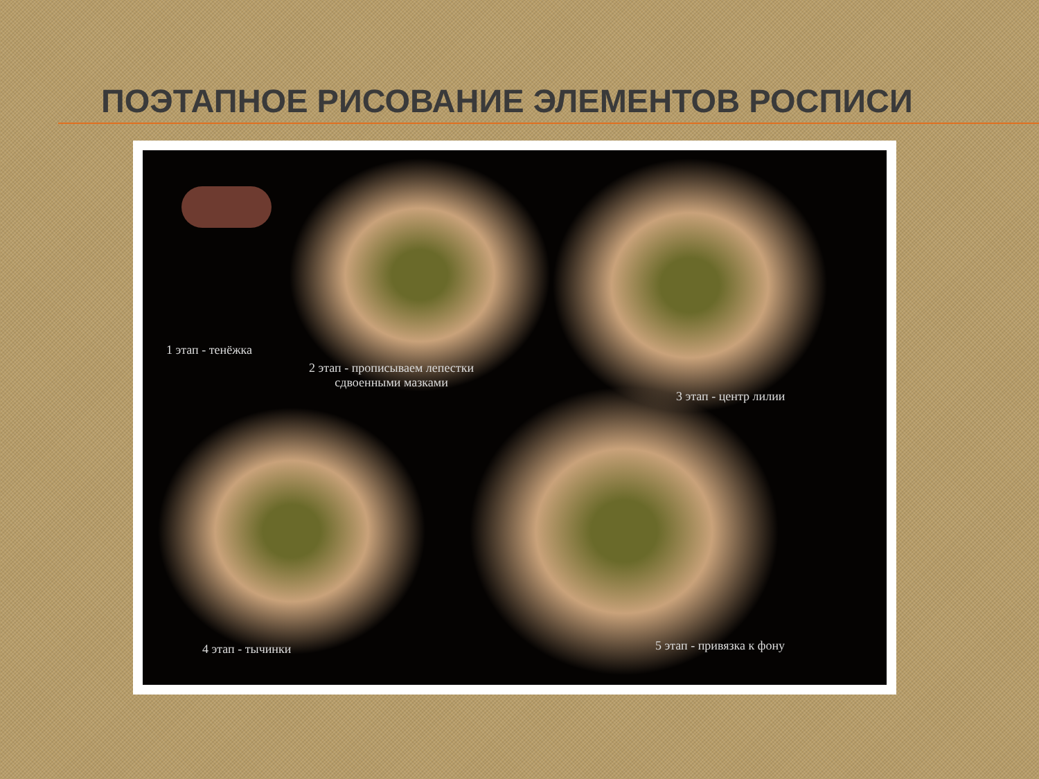ПОЭТАПНОЕ РИСОВАНИЕ ЭЛЕМЕНТОВ РОСПИСИ
1 этап - тенёжка
2 этап - прописываем лепестки
сдвоенными мазками
3 этап - центр лилии
4 этап - тычинки 5 этап - привязка к фону